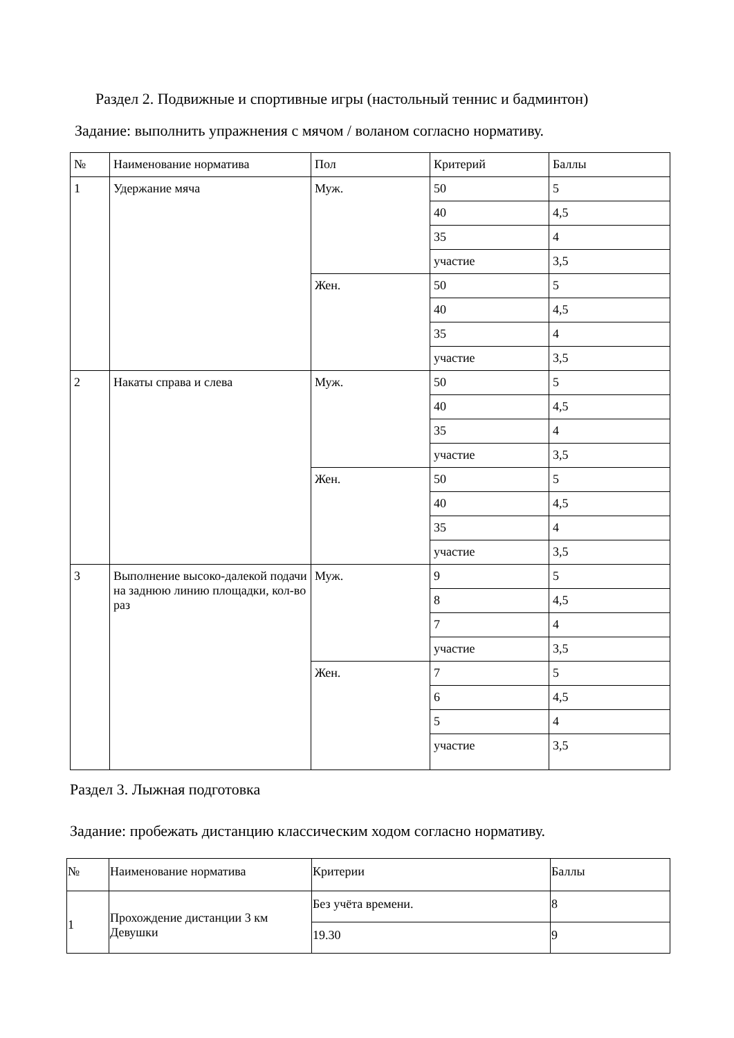Раздел 2. Подвижные и спортивные игры (настольный теннис и бадминтон)
Задание: выполнить упражнения с мячом / воланом согласно нормативу.
| № | Наименование норматива | Пол | Критерий | Баллы |
| 1 | Удержание мяча | Муж. | 50 | 5 |
| | | | 40 | 4,5 |
| | | | 35 | 4 |
| | | | участие | 3,5 |
| | | Жен. | 50 | 5 |
| | | | 40 | 4,5 |
| | | | 35 | 4 |
| | | | участие | 3,5 |
| 2 | Накаты справа и слева | Муж. | 50 | 5 |
| | | | 40 | 4,5 |
| | | | 35 | 4 |
| | | | участие | 3,5 |
| | | Жен. | 50 | 5 |
| | | | 40 | 4,5 |
| | | | 35 | 4 |
| | | | участие | 3,5 |
| 3 | Выполнение высоко-далекой подачи на заднюю линию площадки, кол-во раз | Муж. | 9 | 5 |
| | | | 8 | 4,5 |
| | | | 7 | 4 |
| | | | участие | 3,5 |
| | | Жен. | 7 | 5 |
| | | | 6 | 4,5 |
| | | | 5 | 4 |
| | | | участие | 3,5 |
Раздел 3. Лыжная подготовка
Задание: пробежать дистанцию классическим ходом согласно нормативу.
| № | Наименование норматива | Критерии | Баллы |
| 1 | Прохождение дистанции 3 км Девушки | Без учёта времени. | 8 |
| | | 19.30 | 9 |